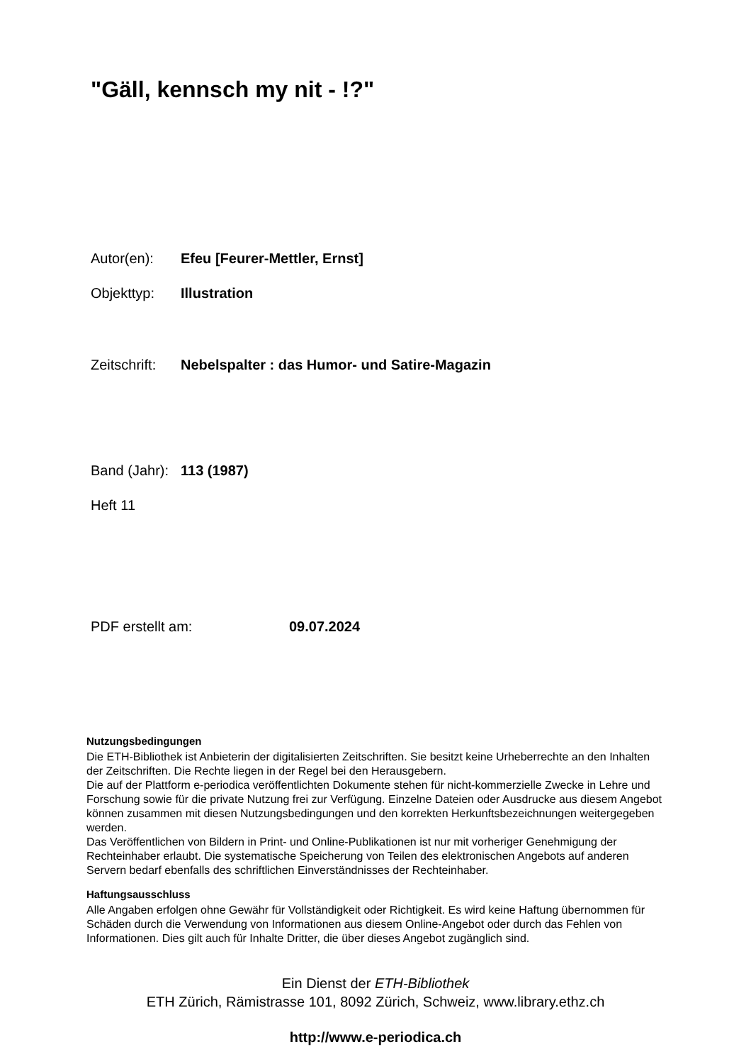"Gäll, kennsch my nit - !?"
Autor(en): Efeu [Feurer-Mettler, Ernst]
Objekttyp: Illustration
Zeitschrift: Nebelspalter : das Humor- und Satire-Magazin
Band (Jahr): 113 (1987)
Heft 11
PDF erstellt am: 09.07.2024
Nutzungsbedingungen
Die ETH-Bibliothek ist Anbieterin der digitalisierten Zeitschriften. Sie besitzt keine Urheberrechte an den Inhalten der Zeitschriften. Die Rechte liegen in der Regel bei den Herausgebern.
Die auf der Plattform e-periodica veröffentlichten Dokumente stehen für nicht-kommerzielle Zwecke in Lehre und Forschung sowie für die private Nutzung frei zur Verfügung. Einzelne Dateien oder Ausdrucke aus diesem Angebot können zusammen mit diesen Nutzungsbedingungen und den korrekten Herkunftsbezeichnungen weitergegeben werden.
Das Veröffentlichen von Bildern in Print- und Online-Publikationen ist nur mit vorheriger Genehmigung der Rechteinhaber erlaubt. Die systematische Speicherung von Teilen des elektronischen Angebots auf anderen Servern bedarf ebenfalls des schriftlichen Einverständnisses der Rechteinhaber.
Haftungsausschluss
Alle Angaben erfolgen ohne Gewähr für Vollständigkeit oder Richtigkeit. Es wird keine Haftung übernommen für Schäden durch die Verwendung von Informationen aus diesem Online-Angebot oder durch das Fehlen von Informationen. Dies gilt auch für Inhalte Dritter, die über dieses Angebot zugänglich sind.
Ein Dienst der ETH-Bibliothek
ETH Zürich, Rämistrasse 101, 8092 Zürich, Schweiz, www.library.ethz.ch
http://www.e-periodica.ch